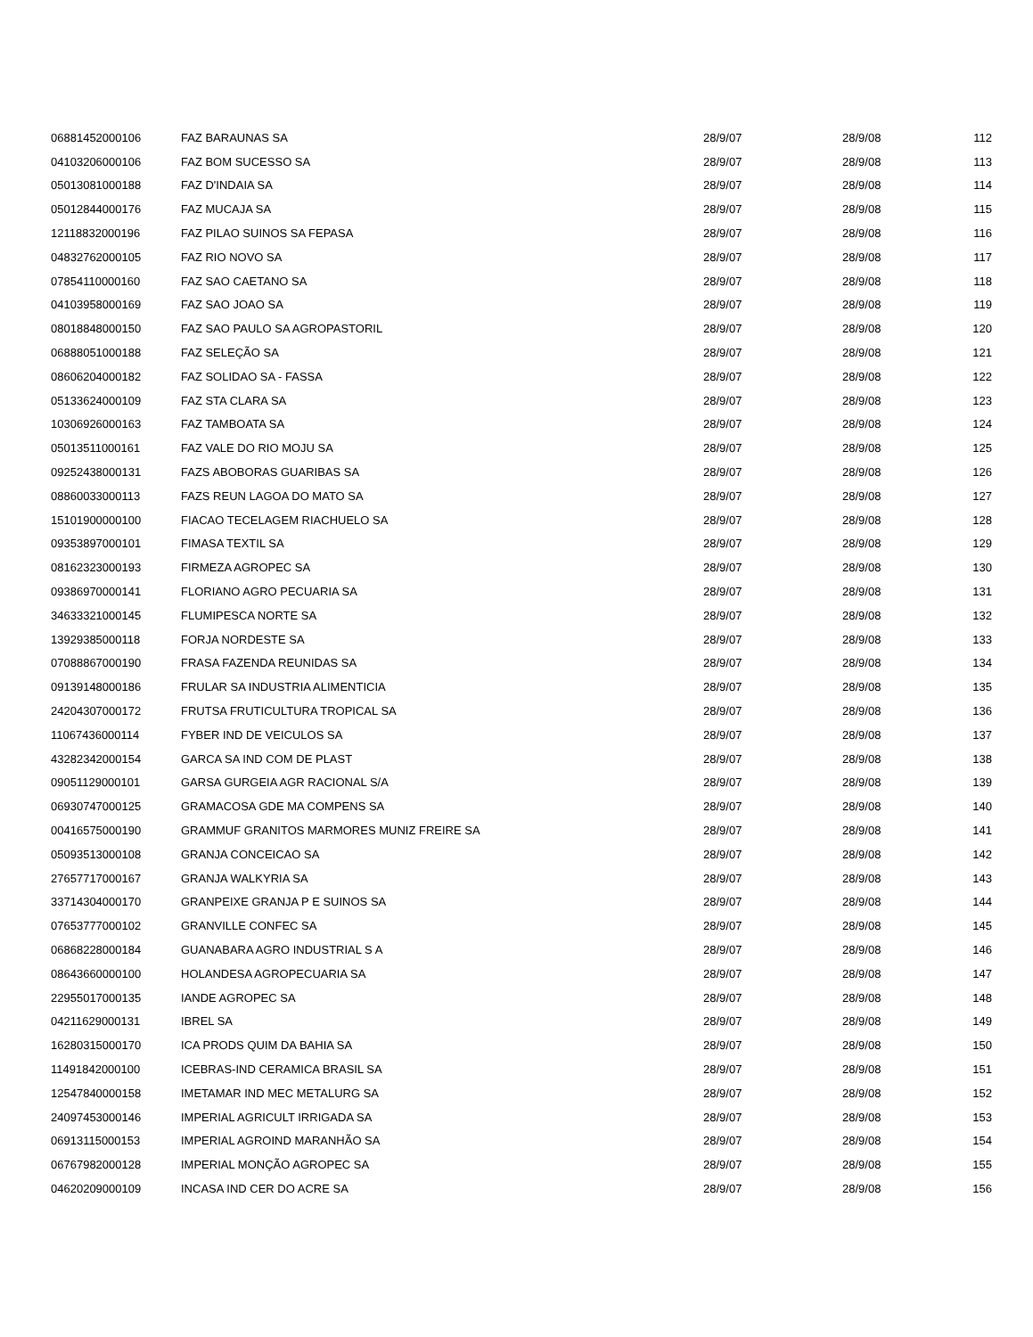| 06881452000106 | FAZ BARAUNAS SA | 28/9/07 | 28/9/08 | 112 |
| 04103206000106 | FAZ BOM SUCESSO SA | 28/9/07 | 28/9/08 | 113 |
| 05013081000188 | FAZ D'INDAIA SA | 28/9/07 | 28/9/08 | 114 |
| 05012844000176 | FAZ MUCAJA SA | 28/9/07 | 28/9/08 | 115 |
| 12118832000196 | FAZ PILAO SUINOS SA FEPASA | 28/9/07 | 28/9/08 | 116 |
| 04832762000105 | FAZ RIO NOVO SA | 28/9/07 | 28/9/08 | 117 |
| 07854110000160 | FAZ SAO CAETANO SA | 28/9/07 | 28/9/08 | 118 |
| 04103958000169 | FAZ SAO JOAO SA | 28/9/07 | 28/9/08 | 119 |
| 08018848000150 | FAZ SAO PAULO SA AGROPASTORIL | 28/9/07 | 28/9/08 | 120 |
| 06888051000188 | FAZ SELEÇÃO SA | 28/9/07 | 28/9/08 | 121 |
| 08606204000182 | FAZ SOLIDAO SA - FASSA | 28/9/07 | 28/9/08 | 122 |
| 05133624000109 | FAZ STA CLARA SA | 28/9/07 | 28/9/08 | 123 |
| 10306926000163 | FAZ TAMBOATA SA | 28/9/07 | 28/9/08 | 124 |
| 05013511000161 | FAZ VALE DO RIO MOJU SA | 28/9/07 | 28/9/08 | 125 |
| 09252438000131 | FAZS ABOBORAS GUARIBAS SA | 28/9/07 | 28/9/08 | 126 |
| 08860033000113 | FAZS REUN LAGOA DO MATO SA | 28/9/07 | 28/9/08 | 127 |
| 15101900000100 | FIACAO TECELAGEM RIACHUELO SA | 28/9/07 | 28/9/08 | 128 |
| 09353897000101 | FIMASA TEXTIL SA | 28/9/07 | 28/9/08 | 129 |
| 08162323000193 | FIRMEZA AGROPEC SA | 28/9/07 | 28/9/08 | 130 |
| 09386970000141 | FLORIANO AGRO PECUARIA SA | 28/9/07 | 28/9/08 | 131 |
| 34633321000145 | FLUMIPESCA NORTE SA | 28/9/07 | 28/9/08 | 132 |
| 13929385000118 | FORJA NORDESTE SA | 28/9/07 | 28/9/08 | 133 |
| 07088867000190 | FRASA FAZENDA REUNIDAS SA | 28/9/07 | 28/9/08 | 134 |
| 09139148000186 | FRULAR SA INDUSTRIA ALIMENTICIA | 28/9/07 | 28/9/08 | 135 |
| 24204307000172 | FRUTSA FRUTICULTURA TROPICAL SA | 28/9/07 | 28/9/08 | 136 |
| 11067436000114 | FYBER IND DE VEICULOS SA | 28/9/07 | 28/9/08 | 137 |
| 43282342000154 | GARCA SA IND COM DE PLAST | 28/9/07 | 28/9/08 | 138 |
| 09051129000101 | GARSA GURGEIA AGR RACIONAL S/A | 28/9/07 | 28/9/08 | 139 |
| 06930747000125 | GRAMACOSA GDE MA COMPENS SA | 28/9/07 | 28/9/08 | 140 |
| 00416575000190 | GRAMMUF GRANITOS MARMORES MUNIZ FREIRE SA | 28/9/07 | 28/9/08 | 141 |
| 05093513000108 | GRANJA CONCEICAO SA | 28/9/07 | 28/9/08 | 142 |
| 27657717000167 | GRANJA WALKYRIA SA | 28/9/07 | 28/9/08 | 143 |
| 33714304000170 | GRANPEIXE GRANJA P E SUINOS SA | 28/9/07 | 28/9/08 | 144 |
| 07653777000102 | GRANVILLE CONFEC SA | 28/9/07 | 28/9/08 | 145 |
| 06868228000184 | GUANABARA AGRO INDUSTRIAL S A | 28/9/07 | 28/9/08 | 146 |
| 08643660000100 | HOLANDESA AGROPECUARIA SA | 28/9/07 | 28/9/08 | 147 |
| 22955017000135 | IANDE AGROPEC SA | 28/9/07 | 28/9/08 | 148 |
| 04211629000131 | IBREL SA | 28/9/07 | 28/9/08 | 149 |
| 16280315000170 | ICA PRODS QUIM DA BAHIA SA | 28/9/07 | 28/9/08 | 150 |
| 11491842000100 | ICEBRAS-IND CERAMICA BRASIL SA | 28/9/07 | 28/9/08 | 151 |
| 12547840000158 | IMETAMAR IND MEC METALURG SA | 28/9/07 | 28/9/08 | 152 |
| 24097453000146 | IMPERIAL AGRICULT IRRIGADA SA | 28/9/07 | 28/9/08 | 153 |
| 06913115000153 | IMPERIAL AGROIND MARANHÃO SA | 28/9/07 | 28/9/08 | 154 |
| 06767982000128 | IMPERIAL MONÇÃO AGROPEC SA | 28/9/07 | 28/9/08 | 155 |
| 04620209000109 | INCASA IND CER DO ACRE SA | 28/9/07 | 28/9/08 | 156 |